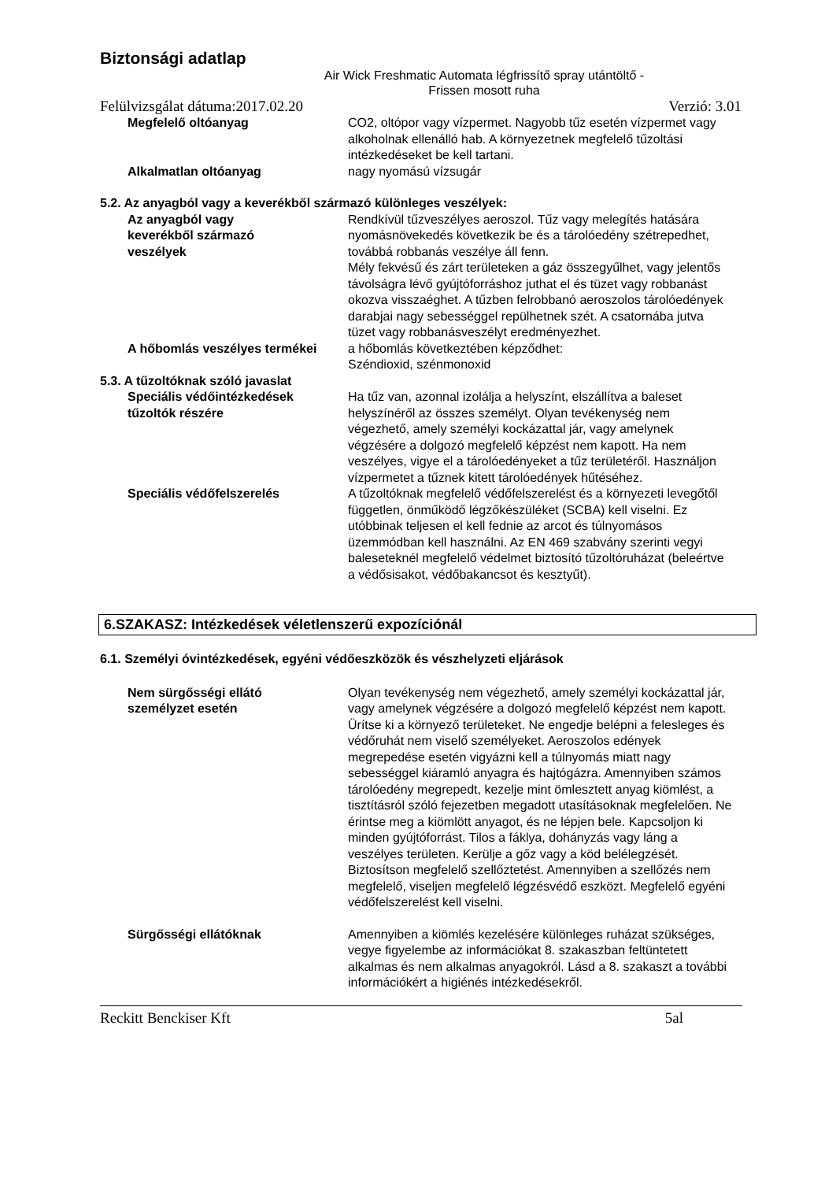Biztonsági adatlap
Air Wick Freshmatic Automata légfrissítő spray utántöltő -
Frissen mosott ruha
Felülvizsgálat dátuma:2017.02.20 Verzió: 3.01
Megfelelő oltóanyag CO2, oltópor vagy vízpermet. Nagyobb tűz esetén vízpermet vagy alkoholnak ellenálló hab. A környezetnek megfelelő tűzoltási intézkedéseket be kell tartani.
Alkalmatlan oltóanyag nagy nyomású vízsugár
5.2. Az anyagból vagy a keverékből származó különleges veszélyek:
Az anyagból vagy
keverékből származó
veszélyek
Rendkívül tűzveszélyes aeroszol. Tűz vagy melegítés hatására nyomásnövekedés következik be és a tárolóedény szétrepedhet, továbbá robbanás veszélye áll fenn.
Mély fekvésű és zárt területeken a gáz összegyűlhet, vagy jelentős távolságra lévő gyújtóforráshoz juthat el és tüzet vagy robbanást okozva visszaéghet. A tűzben felrobbanó aeroszolos tárolóedények darabjai nagy sebességgel repülhetnek szét. A csatornába jutva tüzet vagy robbanásveszélyt eredményezhet.
A hőbomlás veszélyes termékei a hőbomlás következtében képződhet:
Széndioxid, szénmonoxid
5.3. A tűzoltóknak szóló javaslat
Speciális védőintézkedések
tűzoltók részére
Ha tűz van, azonnal izolálja a helyszínt, elszállítva a baleset helyszínéről az összes személyt. Olyan tevékenység nem végezhető, amely személyi kockázattal jár, vagy amelynek végzésére a dolgozó megfelelő képzést nem kapott. Ha nem veszélyes, vigye el a tárolóedényeket a tűz területéről. Használjon vízpermetet a tűznek kitett tárolóedények hűtéséhez.
Speciális védőfelszerelés A tűzoltóknak megfelelő védőfelszerelést és a környezeti levegőtől független, önműködő légzőkészüléket (SCBA) kell viselni. Ez utóbbinak teljesen el kell fednie az arcot és túlnyomásos üzemmódban kell használni. Az EN 469 szabvány szerinti vegyi baleseteknél megfelelő védelmet biztosító tűzoltóruházat (beleértve a védősisakot, védőbakancsot és kesztyűt).
6.SZAKASZ: Intézkedések véletlenszerű expozíciónál
6.1. Személyi óvintézkedések, egyéni védőeszközök és vészhelyzeti eljárások
Nem sürgősségi ellátó
személyzet esetén
Olyan tevékenység nem végezhető, amely személyi kockázattal jár, vagy amelynek végzésére a dolgozó megfelelő képzést nem kapott. Ürítse ki a környező területeket. Ne engedje belépni a felesleges és védőruhát nem viselő személyeket. Aeroszolos edények megrepedése esetén vigyázni kell a túlnyomás miatt nagy sebességgel kiáramló anyagra és hajtógázra. Amennyiben számos tárolóedény megrepedt, kezelje mint ömlesztett anyag kiömlést, a tisztításról szóló fejezetben megadott utasításoknak megfelelően. Ne érintse meg a kiömlött anyagot, és ne lépjen bele. Kapcsoljon ki minden gyújtóforrást. Tilos a fáklya, dohányzás vagy láng a veszélyes területen. Kerülje a gőz vagy a köd belélegzését. Biztosítson megfelelő szellőztetést. Amennyiben a szellőzés nem megfelelő, viseljen megfelelő légzésvédő eszközt. Megfelelő egyéni védőfelszerelést kell viselni.
Sürgősségi ellátóknak Amennyiben a kiömlés kezelésére különleges ruházat szükséges, vegye figyelembe az információkat 8. szakaszban feltüntetett alkalmas és nem alkalmas anyagokról. Lásd a 8. szakaszt a további információkért a higiénés intézkedésekről.
Reckitt Benckiser Kft 5al